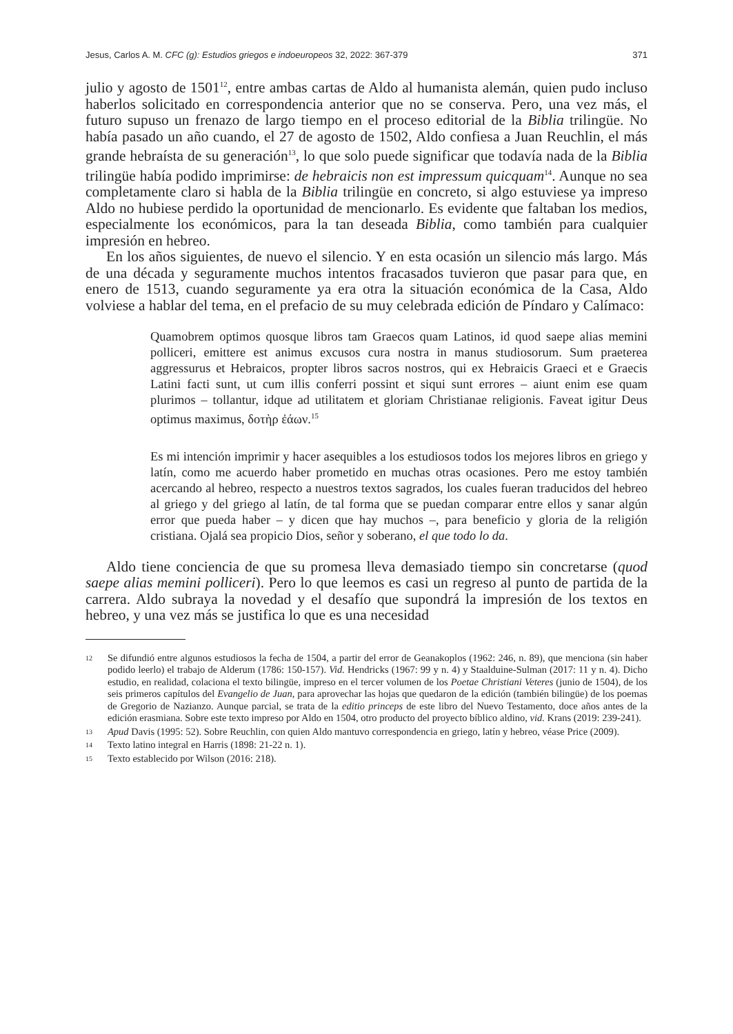Jesus, Carlos A. M. CFC (g): Estudios griegos e indoeuropeos 32, 2022: 367-379 371
julio y agosto de 1501<sup>12</sup>, entre ambas cartas de Aldo al humanista alemán, quien pudo incluso haberlos solicitado en correspondencia anterior que no se conserva. Pero, una vez más, el futuro supuso un frenazo de largo tiempo en el proceso editorial de la Biblia trilingüe. No había pasado un año cuando, el 27 de agosto de 1502, Aldo confiesa a Juan Reuchlin, el más grande hebraísta de su generación<sup>13</sup>, lo que solo puede significar que todavía nada de la Biblia trilingüe había podido imprimirse: de hebraicis non est impressum quicquam<sup>14</sup>. Aunque no sea completamente claro si habla de la Biblia trilingüe en concreto, si algo estuviese ya impreso Aldo no hubiese perdido la oportunidad de mencionarlo. Es evidente que faltaban los medios, especialmente los económicos, para la tan deseada Biblia, como también para cualquier impresión en hebreo.
En los años siguientes, de nuevo el silencio. Y en esta ocasión un silencio más largo. Más de una década y seguramente muchos intentos fracasados tuvieron que pasar para que, en enero de 1513, cuando seguramente ya era otra la situación económica de la Casa, Aldo volviese a hablar del tema, en el prefacio de su muy celebrada edición de Píndaro y Calímaco:
Quamobrem optimos quosque libros tam Graecos quam Latinos, id quod saepe alias memini polliceri, emittere est animus excusos cura nostra in manus studiosorum. Sum praeterea aggressurus et Hebraicos, propter libros sacros nostros, qui ex Hebraicis Graeci et e Graecis Latini facti sunt, ut cum illis conferri possint et siqui sunt errores – aiunt enim ese quam plurimos – tollantur, idque ad utilitatem et gloriam Christianae religionis. Faveat igitur Deus optimus maximus, δοτὴρ ἐάων.<sup>15</sup>
Es mi intención imprimir y hacer asequibles a los estudiosos todos los mejores libros en griego y latín, como me acuerdo haber prometido en muchas otras ocasiones. Pero me estoy también acercando al hebreo, respecto a nuestros textos sagrados, los cuales fueran traducidos del hebreo al griego y del griego al latín, de tal forma que se puedan comparar entre ellos y sanar algún error que pueda haber – y dicen que hay muchos –, para beneficio y gloria de la religión cristiana. Ojalá sea propicio Dios, señor y soberano, el que todo lo da.
Aldo tiene conciencia de que su promesa lleva demasiado tiempo sin concretarse (quod saepe alias memini polliceri). Pero lo que leemos es casi un regreso al punto de partida de la carrera. Aldo subraya la novedad y el desafío que supondrá la impresión de los textos en hebreo, y una vez más se justifica lo que es una necesidad
12 Se difundió entre algunos estudiosos la fecha de 1504, a partir del error de Geanakoplos (1962: 246, n. 89), que menciona (sin haber podido leerlo) el trabajo de Alderum (1786: 150-157). Vid. Hendricks (1967: 99 y n. 4) y Staalduine-Sulman (2017: 11 y n. 4). Dicho estudio, en realidad, colaciona el texto bilingüe, impreso en el tercer volumen de los Poetae Christiani Veteres (junio de 1504), de los seis primeros capítulos del Evangelio de Juan, para aprovechar las hojas que quedaron de la edición (también bilingüe) de los poemas de Gregorio de Nazianzo. Aunque parcial, se trata de la editio princeps de este libro del Nuevo Testamento, doce años antes de la edición erasmiana. Sobre este texto impreso por Aldo en 1504, otro producto del proyecto bíblico aldino, vid. Krans (2019: 239-241).
13 Apud Davis (1995: 52). Sobre Reuchlin, con quien Aldo mantuvo correspondencia en griego, latín y hebreo, véase Price (2009).
14 Texto latino integral en Harris (1898: 21-22 n. 1).
15 Texto establecido por Wilson (2016: 218).